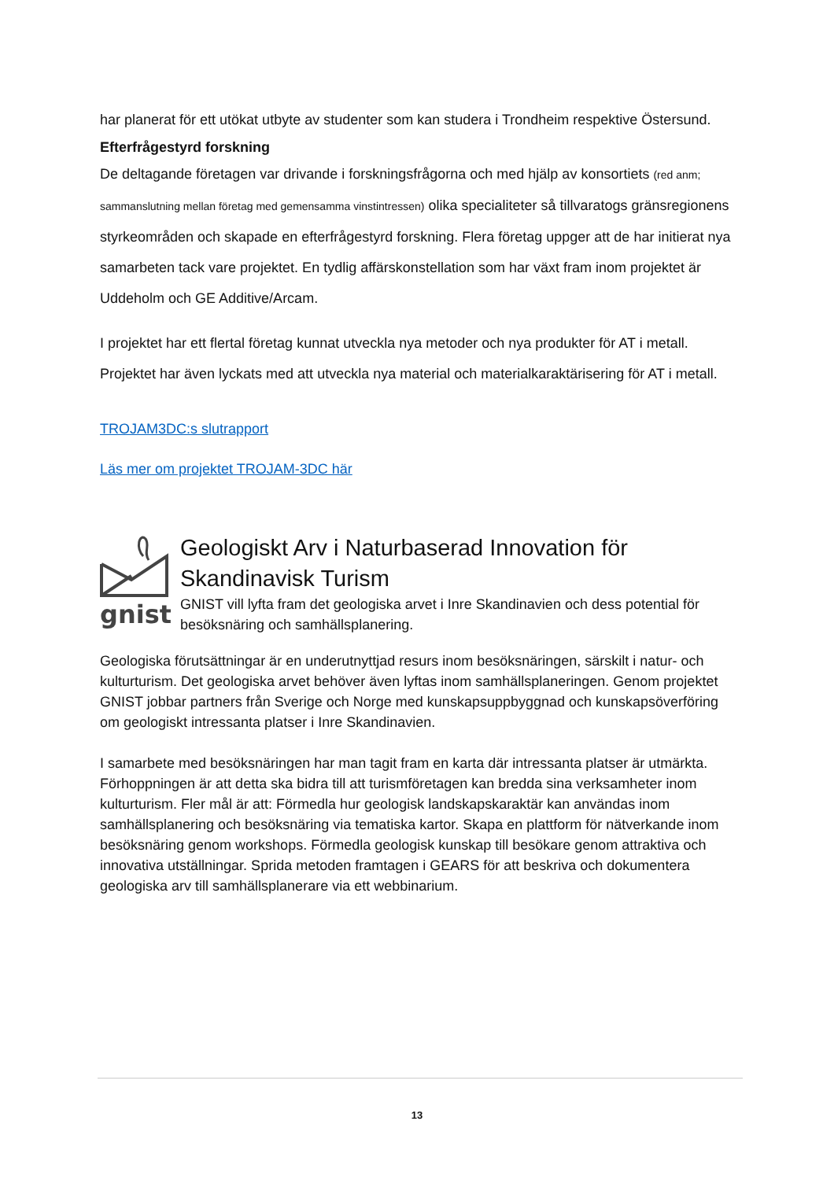har planerat för ett utökat utbyte av studenter som kan studera i Trondheim respektive Östersund.
Efterfrågestyrd forskning
De deltagande företagen var drivande i forskningsfrågorna och med hjälp av konsortiets (red anm; sammanslutning mellan företag med gemensamma vinstintressen) olika specialiteter så tillvaratogs gränsregionens styrkeområden och skapade en efterfrågestyrd forskning. Flera företag uppger att de har initierat nya samarbeten tack vare projektet. En tydlig affärskonstellation som har växt fram inom projektet är Uddeholm och GE Additive/Arcam.
I projektet har ett flertal företag kunnat utveckla nya metoder och nya produkter för AT i metall. Projektet har även lyckats med att utveckla nya material och materialkaraktärisering för AT i metall.
TROJAM3DC:s slutrapport
Läs mer om projektet TROJAM-3DC här
gnist
Geologiskt Arv i Naturbaserad Innovation för Skandinavisk Turism
GNIST vill lyfta fram det geologiska arvet i Inre Skandinavien och dess potential för besöksnäring och samhällsplanering.
Geologiska förutsättningar är en underutnyttjad resurs inom besöksnäringen, särskilt i natur- och kulturturism. Det geologiska arvet behöver även lyftas inom samhällsplaneringen. Genom projektet GNIST jobbar partners från Sverige och Norge med kunskapsuppbyggnad och kunskapsöverföring om geologiskt intressanta platser i Inre Skandinavien.
I samarbete med besöksnäringen har man tagit fram en karta där intressanta platser är utmärkta. Förhoppningen är att detta ska bidra till att turismföretagen kan bredda sina verksamheter inom kulturturism. Fler mål är att: Förmedla hur geologisk landskapskaraktär kan användas inom samhällsplanering och besöksnäring via tematiska kartor. Skapa en plattform för nätverkande inom besöksnäring genom workshops. Förmedla geologisk kunskap till besökare genom attraktiva och innovativa utställningar. Sprida metoden framtagen i GEARS för att beskriva och dokumentera geologiska arv till samhällsplanerare via ett webbinarium.
13